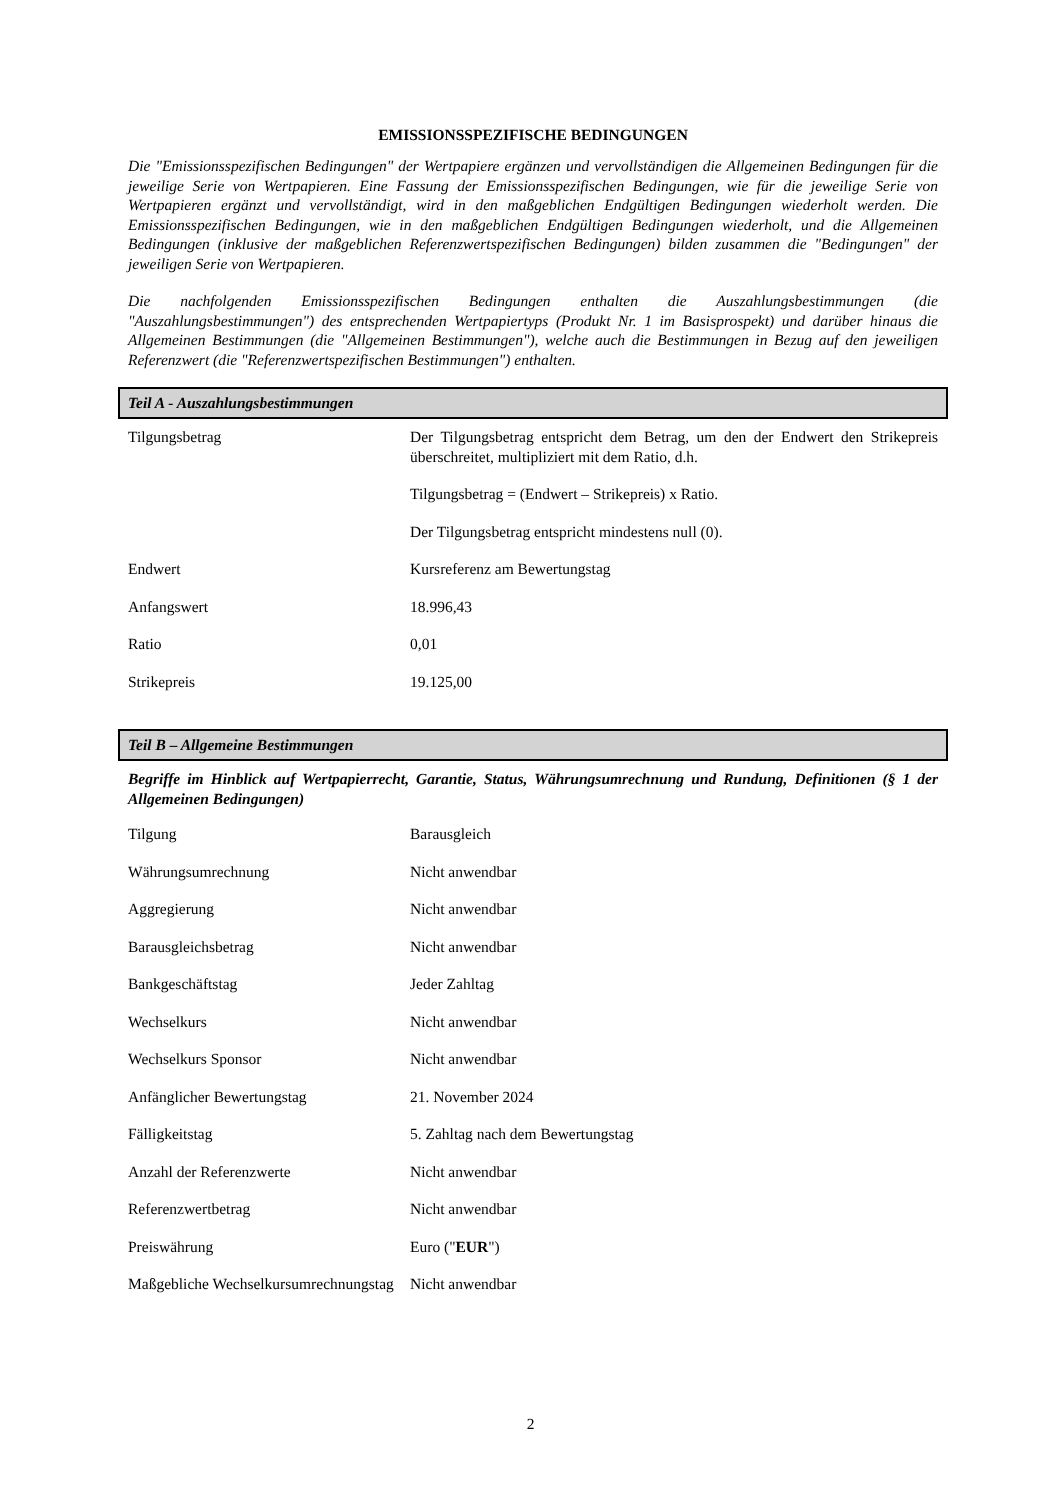EMISSIONSSPEZIFISCHE BEDINGUNGEN
Die "Emissionsspezifischen Bedingungen" der Wertpapiere ergänzen und vervollständigen die Allgemeinen Bedingungen für die jeweilige Serie von Wertpapieren. Eine Fassung der Emissionsspezifischen Bedingungen, wie für die jeweilige Serie von Wertpapieren ergänzt und vervollständigt, wird in den maßgeblichen Endgültigen Bedingungen wiederholt werden. Die Emissionsspezifischen Bedingungen, wie in den maßgeblichen Endgültigen Bedingungen wiederholt, und die Allgemeinen Bedingungen (inklusive der maßgeblichen Referenzwertspezifischen Bedingungen) bilden zusammen die "Bedingungen" der jeweiligen Serie von Wertpapieren.
Die nachfolgenden Emissionsspezifischen Bedingungen enthalten die Auszahlungsbestimmungen (die "Auszahlungsbestimmungen") des entsprechenden Wertpapiertyps (Produkt Nr. 1 im Basisprospekt) und darüber hinaus die Allgemeinen Bestimmungen (die "Allgemeinen Bestimmungen"), welche auch die Bestimmungen in Bezug auf den jeweiligen Referenzwert (die "Referenzwertspezifischen Bestimmungen") enthalten.
Teil A - Auszahlungsbestimmungen
| Tilgungsbetrag | Der Tilgungsbetrag entspricht dem Betrag, um den der Endwert den Strikepreis überschreitet, multipliziert mit dem Ratio, d.h. |
| | Tilgungsbetrag = (Endwert – Strikepreis) x Ratio. |
| | Der Tilgungsbetrag entspricht mindestens null (0). |
| Endwert | Kursreferenz am Bewertungstag |
| Anfangswert | 18.996,43 |
| Ratio | 0,01 |
| Strikepreis | 19.125,00 |
Teil B – Allgemeine Bestimmungen
Begriffe im Hinblick auf Wertpapierrecht, Garantie, Status, Währungsumrechnung und Rundung, Definitionen (§ 1 der Allgemeinen Bedingungen)
| Tilgung | Barausgleich |
| Währungsumrechnung | Nicht anwendbar |
| Aggregierung | Nicht anwendbar |
| Barausgleichsbetrag | Nicht anwendbar |
| Bankgeschäftstag | Jeder Zahltag |
| Wechselkurs | Nicht anwendbar |
| Wechselkurs Sponsor | Nicht anwendbar |
| Anfänglicher Bewertungstag | 21. November 2024 |
| Fälligkeitstag | 5. Zahltag nach dem Bewertungstag |
| Anzahl der Referenzwerte | Nicht anwendbar |
| Referenzwertbetrag | Nicht anwendbar |
| Preiswährung | Euro (" EUR ") |
| Maßgebliche Wechselkursumrechnungstag | Nicht anwendbar |
2